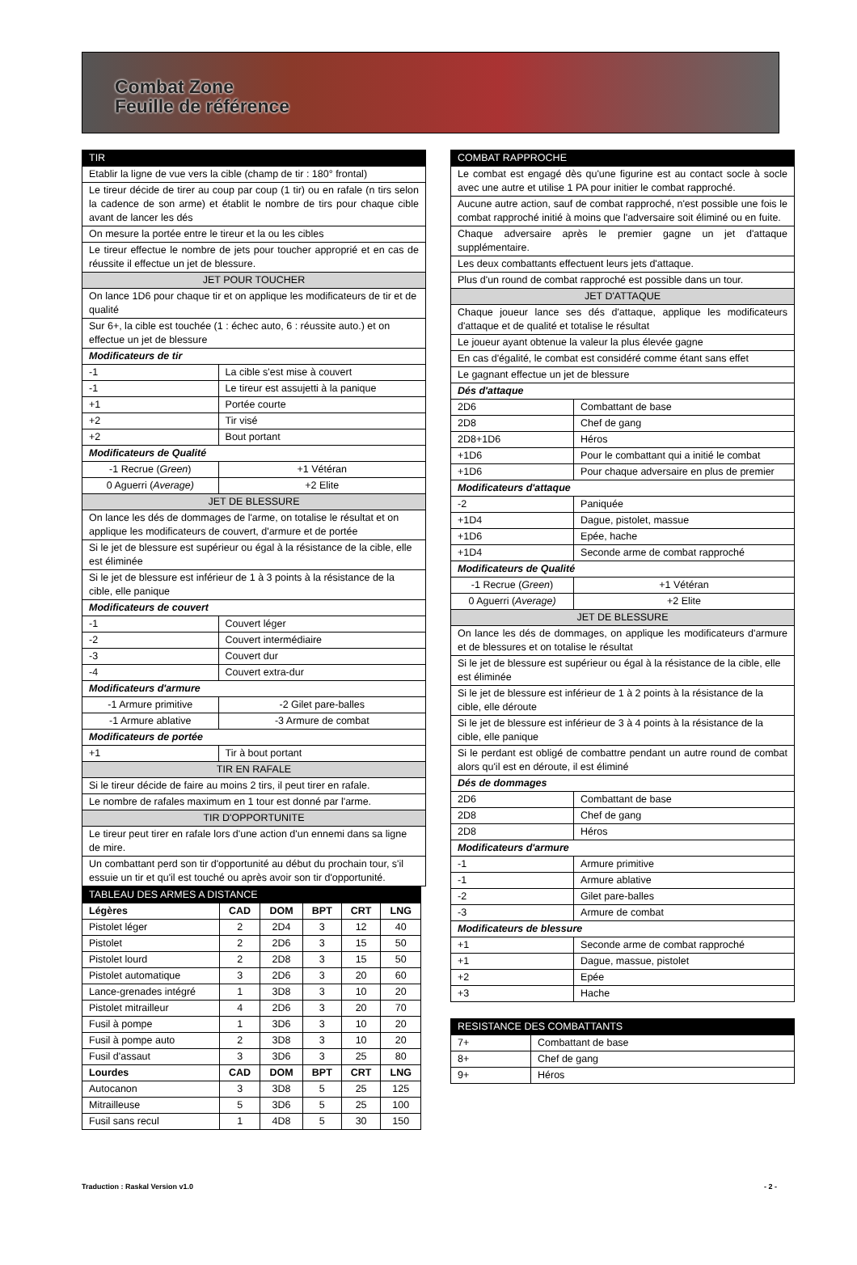Combat Zone
Feuille de référence
| TIR | | |
| Etablir la ligne de vue vers la cible (champ de tir : 180° frontal) | | |
| Le tireur décide de tirer au coup par coup (1 tir) ou en rafale (n tirs selon la cadence de son arme) et établit le nombre de tirs pour chaque cible avant de lancer les dés | | |
| On mesure la portée entre le tireur et la ou les cibles | | |
| Le tireur effectue le nombre de jets pour toucher approprié et en cas de réussite il effectue un jet de blessure. | | |
| JET POUR TOUCHER | | |
| On lance 1D6 pour chaque tir et on applique les modificateurs de tir et de qualité | | |
| Sur 6+, la cible est touchée (1 : échec auto, 6 : réussite auto.) et on effectue un jet de blessure | | |
| Modificateurs de tir | | |
| -1 | La cible s'est mise à couvert | |
| -1 | Le tireur est assujetti à la panique | |
| +1 | Portée courte | |
| +2 | Tir visé | |
| +2 | Bout portant | |
| Modificateurs de Qualité | | |
| -1 Recrue ( Green ) | | +1 Vétéran |
| 0 Aguerri ( Average) | | +2 Elite |
| JET DE BLESSURE | | |
| On lance les dés de dommages de l'arme, on totalise le résultat et on applique les modificateurs de couvert, d'armure et de portée | | |
| Si le jet de blessure est supérieur ou égal à la résistance de la cible, elle est éliminée | | |
| Si le jet de blessure est inférieur de 1 à 3 points à la résistance de la cible, elle panique | | |
| Modificateurs de couvert | | |
| -1 | Couvert léger | |
| -2 | Couvert intermédiaire | |
| -3 | Couvert dur | |
| -4 | Couvert extra-dur | |
| Modificateurs d'armure | | |
| -1 Armure primitive | | -2 Gilet pare-balles |
| -1 Armure ablative | | -3 Armure de combat |
| Modificateurs de portée | | |
| +1 | Tir à bout portant | |
| TIR EN RAFALE | | |
| Si le tireur décide de faire au moins 2 tirs, il peut tirer en rafale. | | |
| Le nombre de rafales maximum en 1 tour est donné par l'arme. | | |
| TIR D'OPPORTUNITE | | |
| Le tireur peut tirer en rafale lors d'une action d'un ennemi dans sa ligne de mire. | | |
| Un combattant perd son tir d'opportunité au début du prochain tour, s'il essuie un tir et qu'il est touché ou après avoir son tir d'opportunité. | | |
| TABLEAU DES ARMES A DISTANCE | | | | | |
| Légères | CAD | DOM | BPT | CRT | LNG |
| Pistolet léger | 2 | 2D4 | 3 | 12 | 40 |
| Pistolet | 2 | 2D6 | 3 | 15 | 50 |
| Pistolet lourd | 2 | 2D8 | 3 | 15 | 50 |
| Pistolet automatique | 3 | 2D6 | 3 | 20 | 60 |
| Lance-grenades intégré | 1 | 3D8 | 3 | 10 | 20 |
| Pistolet mitrailleur | 4 | 2D6 | 3 | 20 | 70 |
| Fusil à pompe | 1 | 3D6 | 3 | 10 | 20 |
| Fusil à pompe auto | 2 | 3D8 | 3 | 10 | 20 |
| Fusil d'assaut | 3 | 3D6 | 3 | 25 | 80 |
| Lourdes | CAD | DOM | BPT | CRT | LNG |
| Autocanon | 3 | 3D8 | 5 | 25 | 125 |
| Mitrailleuse | 5 | 3D6 | 5 | 25 | 100 |
| Fusil sans recul | 1 | 4D8 | 5 | 30 | 150 |
| COMBAT RAPPROCHE | | |
| Le combat est engagé dès qu'une figurine est au contact socle à socle avec une autre et utilise 1 PA pour initier le combat rapproché. | | |
| Aucune autre action, sauf de combat rapproché, n'est possible une fois le combat rapproché initié à moins que l'adversaire soit éliminé ou en fuite. | | |
| Chaque adversaire après le premier gagne un jet d'attaque supplémentaire. | | |
| Les deux combattants effectuent leurs jets d'attaque. | | |
| Plus d'un round de combat rapproché est possible dans un tour. | | |
| JET D'ATTAQUE | | |
| Chaque joueur lance ses dés d'attaque, applique les modificateurs d'attaque et de qualité et totalise le résultat | | |
| Le joueur ayant obtenue la valeur la plus élevée gagne | | |
| En cas d'égalité, le combat est considéré comme étant sans effet | | |
| Le gagnant effectue un jet de blessure | | |
| Dés d'attaque | | |
| 2D6 | Combattant de base | |
| 2D8 | Chef de gang | |
| 2D8+1D6 | Héros | |
| +1D6 | Pour le combattant qui a initié le combat | |
| +1D6 | Pour chaque adversaire en plus de premier | |
| Modificateurs d'attaque | | |
| -2 | Paniquée | |
| +1D4 | Dague, pistolet, massue | |
| +1D6 | Epée, hache | |
| +1D4 | Seconde arme de combat rapproché | |
| Modificateurs de Qualité | | |
| -1 Recrue ( Green ) | | +1 Vétéran |
| 0 Aguerri ( Average) | | +2 Elite |
| JET DE BLESSURE | | |
| On lance les dés de dommages, on applique les modificateurs d'armure et de blessures et on totalise le résultat | | |
| Si le jet de blessure est supérieur ou égal à la résistance de la cible, elle est éliminée | | |
| Si le jet de blessure est inférieur de 1 à 2 points à la résistance de la cible, elle déroute | | |
| Si le jet de blessure est inférieur de 3 à 4 points à la résistance de la cible, elle panique | | |
| Si le perdant est obligé de combattre pendant un autre round de combat alors qu'il est en déroute, il est éliminé | | |
| Dés de dommages | | |
| 2D6 | Combattant de base | |
| 2D8 | Chef de gang | |
| 2D8 | Héros | |
| Modificateurs d'armure | | |
| -1 | Armure primitive | |
| -1 | Armure ablative | |
| -2 | Gilet pare-balles | |
| -3 | Armure de combat | |
| Modificateurs de blessure | | |
| +1 | Seconde arme de combat rapproché | |
| +1 | Dague, massue, pistolet | |
| +2 | Epée | |
| +3 | Hache | |
| RESISTANCE DES COMBATTANTS | |
| 7+ | Combattant de base |
| 8+ | Chef de gang |
| 9+ | Héros |
Traduction : Raskal Version v1.0 - 2 -